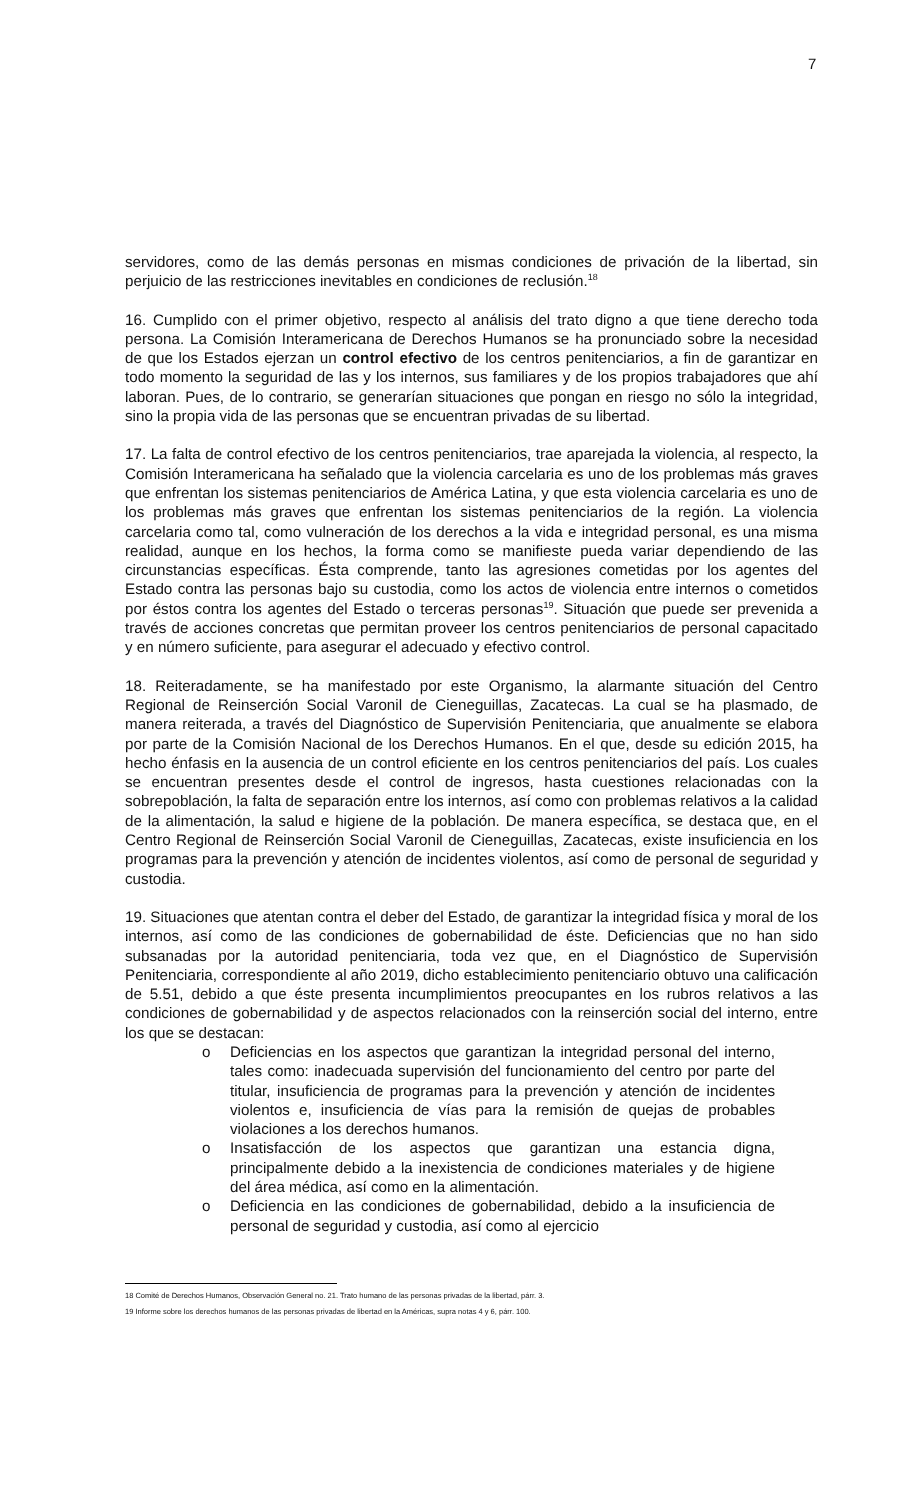7
servidores, como de las demás personas en mismas condiciones de privación de la libertad, sin perjuicio de las restricciones inevitables en condiciones de reclusión.<sup>18</sup>
16. Cumplido con el primer objetivo, respecto al análisis del trato digno a que tiene derecho toda persona. La Comisión Interamericana de Derechos Humanos se ha pronunciado sobre la necesidad de que los Estados ejerzan un control efectivo de los centros penitenciarios, a fin de garantizar en todo momento la seguridad de las y los internos, sus familiares y de los propios trabajadores que ahí laboran. Pues, de lo contrario, se generarían situaciones que pongan en riesgo no sólo la integridad, sino la propia vida de las personas que se encuentran privadas de su libertad.
17. La falta de control efectivo de los centros penitenciarios, trae aparejada la violencia, al respecto, la Comisión Interamericana ha señalado que la violencia carcelaria es uno de los problemas más graves que enfrentan los sistemas penitenciarios de América Latina, y que esta violencia carcelaria es uno de los problemas más graves que enfrentan los sistemas penitenciarios de la región. La violencia carcelaria como tal, como vulneración de los derechos a la vida e integridad personal, es una misma realidad, aunque en los hechos, la forma como se manifieste pueda variar dependiendo de las circunstancias específicas. Ésta comprende, tanto las agresiones cometidas por los agentes del Estado contra las personas bajo su custodia, como los actos de violencia entre internos o cometidos por éstos contra los agentes del Estado o terceras personas<sup>19</sup>. Situación que puede ser prevenida a través de acciones concretas que permitan proveer los centros penitenciarios de personal capacitado y en número suficiente, para asegurar el adecuado y efectivo control.
18. Reiteradamente, se ha manifestado por este Organismo, la alarmante situación del Centro Regional de Reinserción Social Varonil de Cieneguillas, Zacatecas. La cual se ha plasmado, de manera reiterada, a través del Diagnóstico de Supervisión Penitenciaria, que anualmente se elabora por parte de la Comisión Nacional de los Derechos Humanos. En el que, desde su edición 2015, ha hecho énfasis en la ausencia de un control eficiente en los centros penitenciarios del país. Los cuales se encuentran presentes desde el control de ingresos, hasta cuestiones relacionadas con la sobrepoblación, la falta de separación entre los internos, así como con problemas relativos a la calidad de la alimentación, la salud e higiene de la población. De manera específica, se destaca que, en el Centro Regional de Reinserción Social Varonil de Cieneguillas, Zacatecas, existe insuficiencia en los programas para la prevención y atención de incidentes violentos, así como de personal de seguridad y custodia.
19. Situaciones que atentan contra el deber del Estado, de garantizar la integridad física y moral de los internos, así como de las condiciones de gobernabilidad de éste. Deficiencias que no han sido subsanadas por la autoridad penitenciaria, toda vez que, en el Diagnóstico de Supervisión Penitenciaria, correspondiente al año 2019, dicho establecimiento penitenciario obtuvo una calificación de 5.51, debido a que éste presenta incumplimientos preocupantes en los rubros relativos a las condiciones de gobernabilidad y de aspectos relacionados con la reinserción social del interno, entre los que se destacan:
o Deficiencias en los aspectos que garantizan la integridad personal del interno, tales como: inadecuada supervisión del funcionamiento del centro por parte del titular, insuficiencia de programas para la prevención y atención de incidentes violentos e, insuficiencia de vías para la remisión de quejas de probables violaciones a los derechos humanos.
o Insatisfacción de los aspectos que garantizan una estancia digna, principalmente debido a la inexistencia de condiciones materiales y de higiene del área médica, así como en la alimentación.
o Deficiencia en las condiciones de gobernabilidad, debido a la insuficiencia de personal de seguridad y custodia, así como al ejercicio
18 Comité de Derechos Humanos, Observación General no. 21. Trato humano de las personas privadas de la libertad, párr. 3.
19 Informe sobre los derechos humanos de las personas privadas de libertad en la Américas, supra notas 4 y 6, párr. 100.